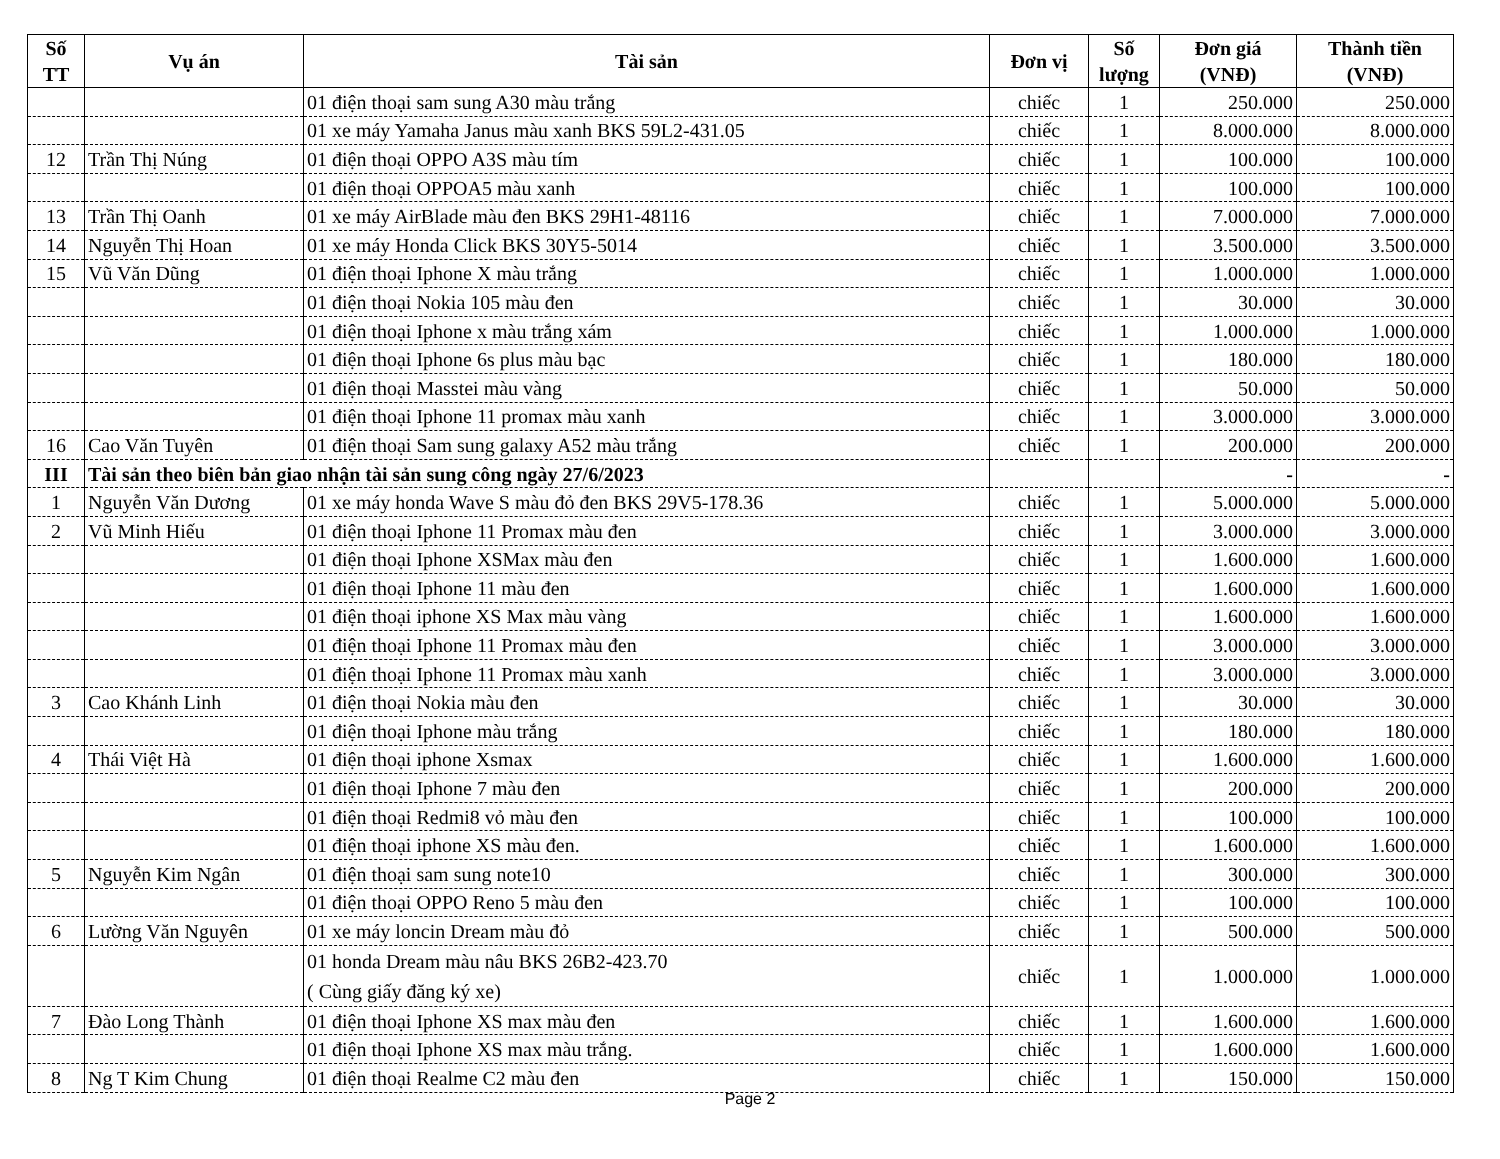| Số TT | Vụ án | Tài sản | Đơn vị | Số lượng | Đơn giá (VNĐ) | Thành tiền (VNĐ) |
| --- | --- | --- | --- | --- | --- | --- |
| | | 01 điện thoại sam sung A30 màu trắng | chiếc | 1 | 250.000 | 250.000 |
| | | 01 xe máy Yamaha Janus màu xanh BKS 59L2-431.05 | chiếc | 1 | 8.000.000 | 8.000.000 |
| 12 | Trần Thị Núng | 01 điện thoại OPPO A3S màu tím | chiếc | 1 | 100.000 | 100.000 |
| | | 01 điện thoại OPPOA5 màu xanh | chiếc | 1 | 100.000 | 100.000 |
| 13 | Trần Thị Oanh | 01 xe máy AirBlade màu đen BKS 29H1-48116 | chiếc | 1 | 7.000.000 | 7.000.000 |
| 14 | Nguyễn Thị Hoan | 01 xe máy Honda Click BKS 30Y5-5014 | chiếc | 1 | 3.500.000 | 3.500.000 |
| 15 | Vũ Văn Dũng | 01 điện thoại Iphone X màu trắng | chiếc | 1 | 1.000.000 | 1.000.000 |
| | | 01 điện thoại Nokia 105 màu đen | chiếc | 1 | 30.000 | 30.000 |
| | | 01 điện thoại Iphone x màu trắng xám | chiếc | 1 | 1.000.000 | 1.000.000 |
| | | 01 điện thoại Iphone 6s plus màu bạc | chiếc | 1 | 180.000 | 180.000 |
| | | 01 điện thoại Masstei màu vàng | chiếc | 1 | 50.000 | 50.000 |
| | | 01 điện thoại Iphone 11 promax màu xanh | chiếc | 1 | 3.000.000 | 3.000.000 |
| 16 | Cao Văn Tuyên | 01 điện thoại Sam sung galaxy A52 màu trắng | chiếc | 1 | 200.000 | 200.000 |
| III | Tài sản theo biên bản giao nhận tài sản sung công ngày 27/6/2023 | | | | - | - |
| 1 | Nguyễn Văn Dương | 01 xe máy honda Wave S màu đỏ đen BKS 29V5-178.36 | chiếc | 1 | 5.000.000 | 5.000.000 |
| 2 | Vũ Minh Hiếu | 01 điện thoại Iphone 11 Promax màu đen | chiếc | 1 | 3.000.000 | 3.000.000 |
| | | 01 điện thoại Iphone XSMax màu đen | chiếc | 1 | 1.600.000 | 1.600.000 |
| | | 01 điện thoại Iphone 11 màu đen | chiếc | 1 | 1.600.000 | 1.600.000 |
| | | 01 điện thoại iphone XS Max màu vàng | chiếc | 1 | 1.600.000 | 1.600.000 |
| | | 01 điện thoại Iphone 11 Promax màu đen | chiếc | 1 | 3.000.000 | 3.000.000 |
| | | 01 điện thoại Iphone 11 Promax màu xanh | chiếc | 1 | 3.000.000 | 3.000.000 |
| 3 | Cao Khánh Linh | 01 điện thoại Nokia màu đen | chiếc | 1 | 30.000 | 30.000 |
| | | 01 điện thoại Iphone màu trắng | chiếc | 1 | 180.000 | 180.000 |
| 4 | Thái Việt Hà | 01 điện thoại iphone Xsmax | chiếc | 1 | 1.600.000 | 1.600.000 |
| | | 01 điện thoại Iphone 7 màu đen | chiếc | 1 | 200.000 | 200.000 |
| | | 01 điện thoại Redmi8 vỏ màu đen | chiếc | 1 | 100.000 | 100.000 |
| | | 01 điện thoại iphone XS màu đen. | chiếc | 1 | 1.600.000 | 1.600.000 |
| 5 | Nguyễn Kim Ngân | 01 điện thoại sam sung note10 | chiếc | 1 | 300.000 | 300.000 |
| | | 01 điện thoại OPPO Reno 5 màu đen | chiếc | 1 | 100.000 | 100.000 |
| 6 | Lường Văn Nguyên | 01 xe máy loncin Dream màu đỏ | chiếc | 1 | 500.000 | 500.000 |
| | | 01 honda Dream màu nâu BKS 26B2-423.70 ( Cùng giấy đăng ký xe) | chiếc | 1 | 1.000.000 | 1.000.000 |
| 7 | Đào Long Thành | 01 điện thoại Iphone XS max màu đen | chiếc | 1 | 1.600.000 | 1.600.000 |
| | | 01 điện thoại Iphone XS max màu trắng. | chiếc | 1 | 1.600.000 | 1.600.000 |
| 8 | Ng T Kim Chung | 01 điện thoại Realme C2 màu đen | chiếc | 1 | 150.000 | 150.000 |
Page 2